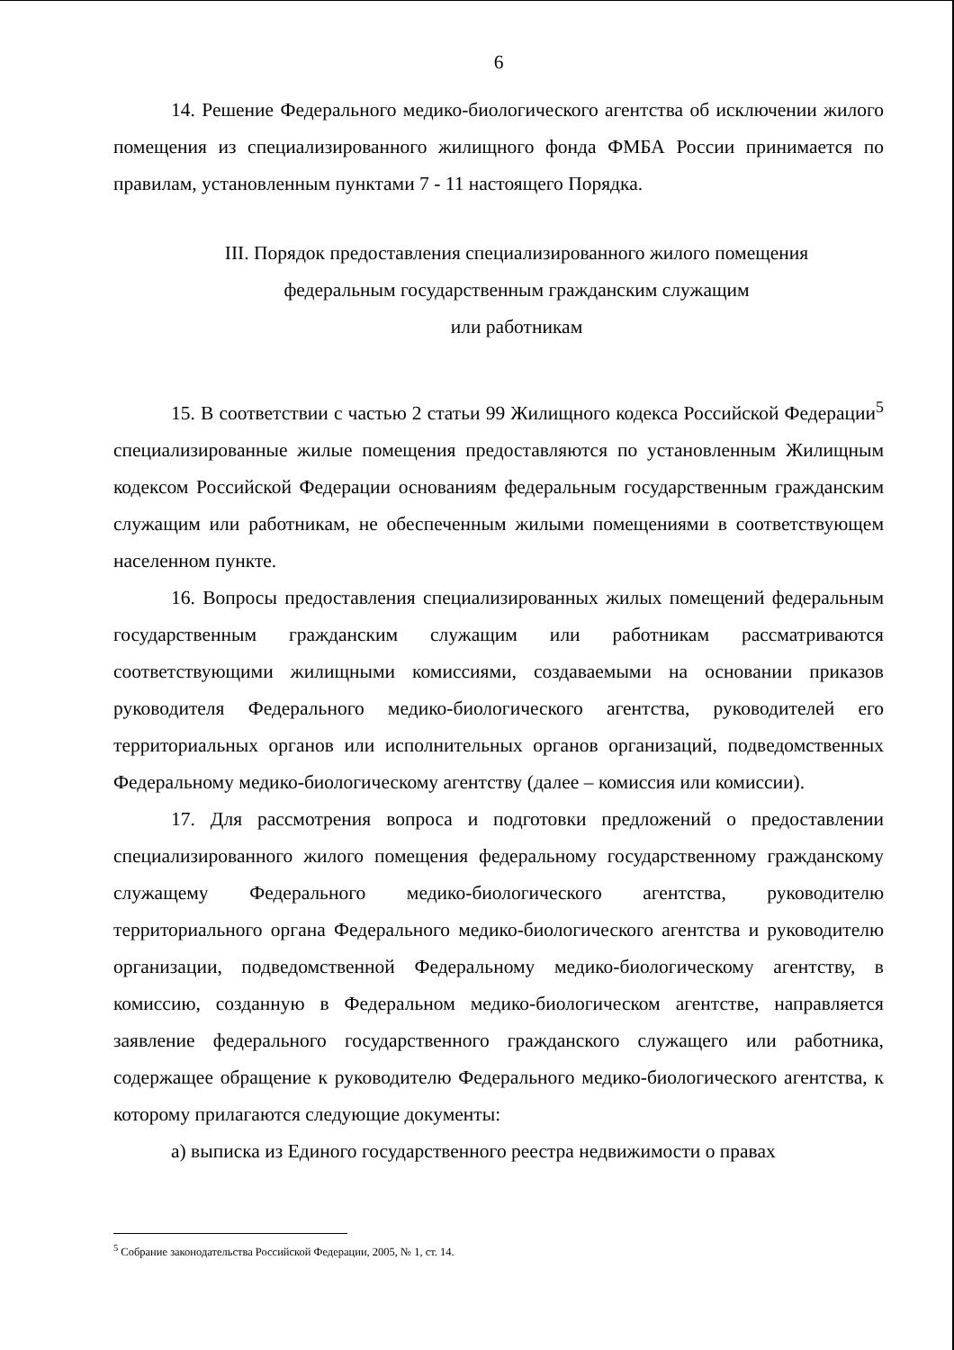6
14. Решение Федерального медико-биологического агентства об исключении жилого помещения из специализированного жилищного фонда ФМБА России принимается по правилам, установленным пунктами 7 - 11 настоящего Порядка.
III. Порядок предоставления специализированного жилого помещения
федеральным государственным гражданским служащим
или работникам
15. В соответствии с частью 2 статьи 99 Жилищного кодекса Российской Федерации<sup>5</sup> специализированные жилые помещения предоставляются по установленным Жилищным кодексом Российской Федерации основаниям федеральным государственным гражданским служащим или работникам, не обеспеченным жилыми помещениями в соответствующем населенном пункте.
16. Вопросы предоставления специализированных жилых помещений федеральным государственным гражданским служащим или работникам рассматриваются соответствующими жилищными комиссиями, создаваемыми на основании приказов руководителя Федерального медико-биологического агентства, руководителей его территориальных органов или исполнительных органов организаций, подведомственных Федеральному медико-биологическому агентству (далее – комиссия или комиссии).
17. Для рассмотрения вопроса и подготовки предложений о предоставлении специализированного жилого помещения федеральному государственному гражданскому служащему Федерального медико-биологического агентства, руководителю территориального органа Федерального медико-биологического агентства и руководителю организации, подведомственной Федеральному медико-биологическому агентству, в комиссию, созданную в Федеральном медико-биологическом агентстве, направляется заявление федерального государственного гражданского служащего или работника, содержащее обращение к руководителю Федерального медико-биологического агентства, к которому прилагаются следующие документы:
а) выписка из Единого государственного реестра недвижимости о правах
<sup>5</sup> Собрание законодательства Российской Федерации, 2005, № 1, ст. 14.